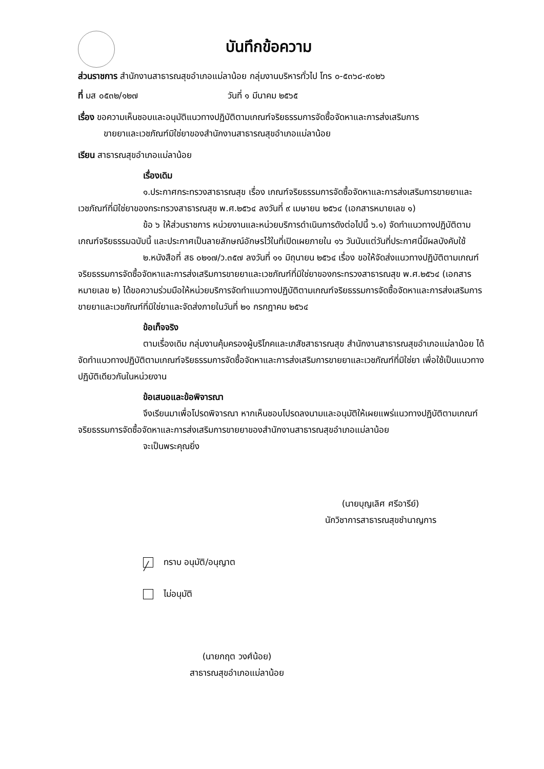บันทึกข้อความ
ส่วนราชการ สำนักงานสาธารณสุขอำเภอแม่ลาน้อย กลุ่มงานบริหารทั่วไป โทร ๐-๕๓๖๘-๙๐๒๖
ที่ มส ๐๕๓๒/๑๒๗ วันที่ ๑ มีนาคม ๒๕๖๕
เรื่อง ขอความเห็นชอบและอนุมัติแนวทางปฏิบัติตามเกณฑ์จริยธรรมการจัดซื้อจัดหาและการส่งเสริมการ
ขายยาและเวชภัณฑ์มิใช่ยาของสำนักงานสาธารณสุขอำเภอแม่ลาน้อย
เรียน สาธารณสุขอำเภอแม่ลาน้อย
เรื่องเดิม
๑.ประกาศกระทรวงสาธารณสุข เรื่อง เกณฑ์จริยธรรมการจัดซื้อจัดหาและการส่งเสริมการขายยาและเวชภัณฑ์ที่มิใช่ยาของกระทรวงสาธารณสุข พ.ศ.๒๕๖๔ ลงวันที่ ๙ เมษายน ๒๕๖๔ (เอกสารหมายเลข ๑)
ข้อ ๖ ให้ส่วนราชการ หน่วยงานและหน่วยบริการดำเนินการดังต่อไปนี้ ๖.๑) จัดทำแนวทางปฏิบัติตามเกณฑ์จริยธรรมฉบับนี้ และประกาศเป็นลายลักษณ์อักษรไว้ในที่เปิดเผยภายใน ๑๖ วันนับแต่วันที่ประกาศนี้มีผลบังคับใช้
๒.หนังสือที่ สธ ๐๒๑๗/ว.๓๕๗ ลงวันที่ ๑๑ มิถุนายน ๒๕๖๔ เรื่อง ขอให้จัดส่งแนวทางปฏิบัติตามเกณฑ์จริยธรรมการจัดซื้อจัดหาและการส่งเสริมการขายยาและเวชภัณฑ์ที่มิใช่ยาของกระทรวงสาธารณสุข พ.ศ.๒๕๖๔ (เอกสารหมายเลข ๒) ได้ขอความร่วมมือให้หน่วยบริการจัดทำแนวทางปฏิบัติตามเกณฑ์จริยธรรมการจัดซื้อจัดหาและการส่งเสริมการขายยาและเวชภัณฑ์ที่มิใช่ยาและจัดส่งภายในวันที่ ๒๑ กรกฎาคม ๒๕๖๔
ข้อเท็จจริง
ตามเรื่องเดิม กลุ่มงานคุ้มครองผู้บริโภคและเภสัชสาธารณสุข สำนักงานสาธารณสุขอำเภอแม่ลาน้อย ได้จัดทำแนวทางปฏิบัติตามเกณฑ์จริยธรรมการจัดซื้อจัดหาและการส่งเสริมการขายยาและเวชภัณฑ์ที่มิใช่ยา เพื่อใช้เป็นแนวทางปฏิบัติเดียวกันในหน่วยงาน
ข้อเสนอและข้อพิจารณา
จึงเรียนมาเพื่อโปรดพิจารณา หากเห็นชอบโปรดลงนามและอนุมัติให้เผยแพร่แนวทางปฏิบัติตามเกณฑ์จริยธรรมการจัดซื้อจัดหาและการส่งเสริมการขายยาของสำนักงานสาธารณสุขอำเภอแม่ลาน้อย
จะเป็นพระคุณยิ่ง
(นายบุญเลิศ ศรีอารีย์)
นักวิชาการสาธารณสุขชำนาญการ
╱ ทราบ อนุมัติ/อนุญาต
ไม่อนุมัติ
(นายกฤต วงศ์น้อย)
สาธารณสุขอำเภอแม่ลาน้อย